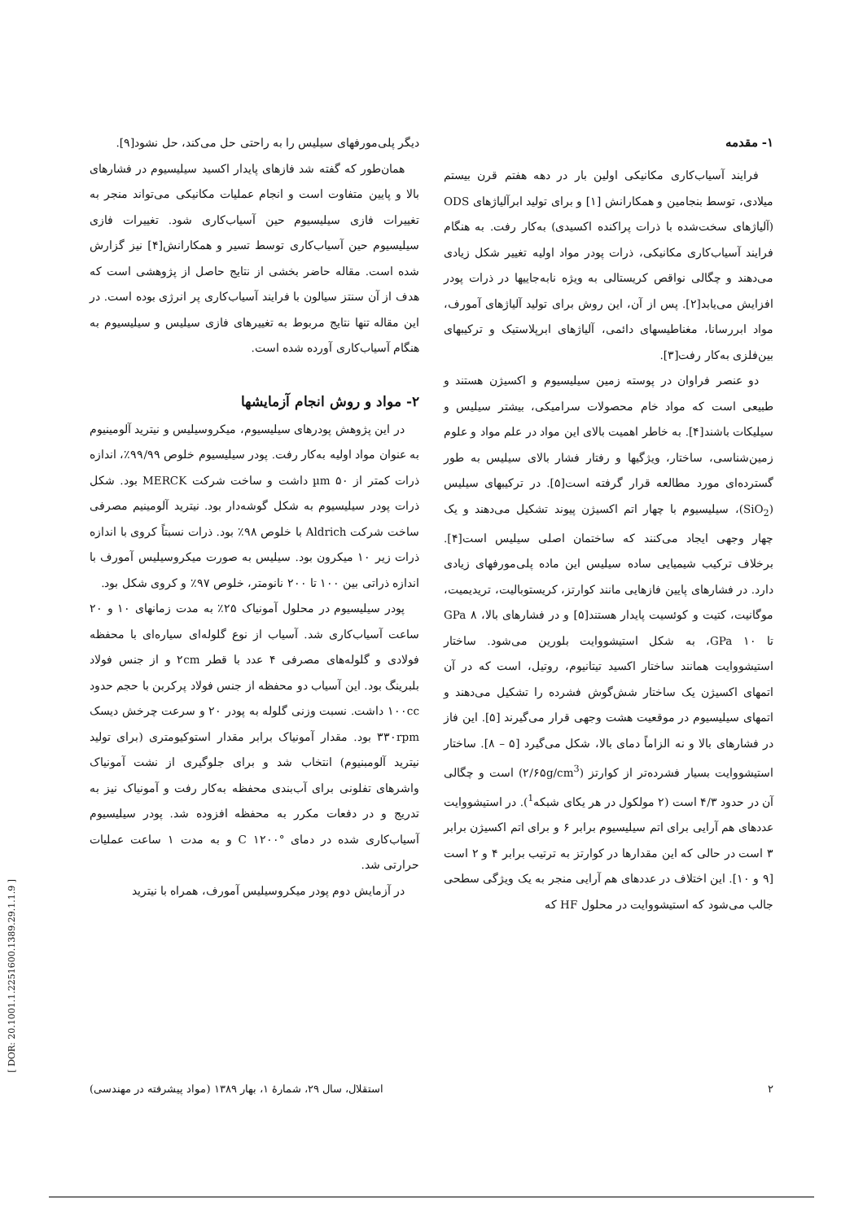۱- مقدمه
فرایند آسیاب‌کاری مکانیکی اولین بار در دهه هفتم قرن بیستم میلادی، توسط بنجامین و همکارانش [۱] و برای تولید ابرآلیاژهای ODS (آلیاژهای سخت‌شده با ذرات پراکنده اکسیدی) به‌کار رفت. به هنگام فرایند آسیاب‌کاری مکانیکی، ذرات پودر مواد اولیه تغییر شکل زیادی می‌دهند و چگالی نواقص کریستالی به ویژه نابه‌جاییها در ذرات پودر افزایش می‌یابد[۲]. پس از آن، این روش برای تولید آلیاژهای آمورف، مواد ابررسانا، مغناطیسهای دائمی، آلیاژهای ابرپلاستیک و ترکیبهای بین‌فلزی به‌کار رفت[۳].
دو عنصر فراوان در پوسته زمین سیلیسیوم و اکسیژن هستند و طبیعی است که مواد خام محصولات سرامیکی، بیشتر سیلیس و سیلیکات باشند[۴]. به خاطر اهمیت بالای این مواد در علم مواد و علوم زمین‌شناسی، ساختار، ویژگیها و رفتار فشار بالای سیلیس به طور گسترده‌ای مورد مطالعه قرار گرفته است[۵]. در ترکیبهای سیلیس (SiO<sub>2</sub>)، سیلیسیوم با چهار اتم اکسیژن پیوند تشکیل می‌دهند و یک چهار وجهی ایجاد می‌کنند که ساختمان اصلی سیلیس است[۴]. برخلاف ترکیب شیمیایی ساده سیلیس این ماده پلی‌مورفهای زیادی دارد. در فشارهای پایین فازهایی مانند کوارتز، کریستوبالیت، تریدیمیت، موگانیت، کتیت و کوئسیت پایدار هستند[۵] و در فشارهای بالا، ۸ GPa تا ۱۰ GPa، به شکل استیشووایت بلورین می‌شود. ساختار استیشووایت همانند ساختار اکسید تیتانیوم، روتیل، است که در آن اتمهای اکسیژن یک ساختار شش‌گوش فشرده را تشکیل می‌دهند و اتمهای سیلیسیوم در موقعیت هشت وجهی قرار می‌گیرند [۵]. این فاز در فشارهای بالا و نه الزاماً دمای بالا، شکل می‌گیرد [۵ – ۸]. ساختار استیشووایت بسیار فشرده‌تر از کوارتز (۲/۶۵g/cm<sup>3</sup>) است و چگالی آن در حدود ۴/۳ است (۲ مولکول در هر یکای شبکه<sup>1</sup>). در استیشووایت عددهای هم آرایی برای اتم سیلیسیوم برابر ۶ و برای اتم اکسیژن برابر ۳ است در حالی که این مقدارها در کوارتز به ترتیب برابر ۴ و ۲ است [۹ و ۱۰]. این اختلاف در عددهای هم آرایی منجر به یک ویژگی سطحی جالب می‌شود که استیشووایت در محلول HF که
دیگر پلی‌مورفهای سیلیس را به راحتی حل می‌کند، حل نشود[۹].
همان‌طور که گفته شد فازهای پایدار اکسید سیلیسیوم در فشارهای بالا و پایین متفاوت است و انجام عملیات مکانیکی می‌تواند منجر به تغییرات فازی سیلیسیوم حین آسیاب‌کاری شود. تغییرات فازی سیلیسیوم حین آسیاب‌کاری توسط تسیر و همکارانش[۴] نیز گزارش شده است. مقاله حاضر بخشی از نتایج حاصل از پژوهشی است که هدف از آن سنتز سیالون با فرایند آسیاب‌کاری پر انرژی بوده است. در این مقاله تنها نتایج مربوط به تغییرهای فازی سیلیس و سیلیسیوم به هنگام آسیاب‌کاری آورده شده است.
۲- مواد و روش انجام آزمایشها
در این پژوهش پودرهای سیلیسیوم، میکروسیلیس و نیترید آلومینیوم به عنوان مواد اولیه به‌کار رفت. پودر سیلیسیوم خلوص ۹۹/۹۹٪، اندازه ذرات کمتر از ۵۰ µm داشت و ساخت شرکت MERCK بود. شکل ذرات پودر سیلیسیوم به شکل گوشه‌دار بود. نیترید آلومینیم مصرفی ساخت شرکت Aldrich با خلوص ۹۸٪ بود. ذرات نسبتاً کروی با اندازه ذرات زیر ۱۰ میکرون بود. سیلیس به صورت میکروسیلیس آمورف با اندازه ذراتی بین ۱۰۰ تا ۲۰۰ نانومتر، خلوص ۹۷٪ و کروی شکل بود.
پودر سیلیسیوم در محلول آمونیاک ۲۵٪ به مدت زمانهای ۱۰ و ۲۰ ساعت آسیاب‌کاری شد. آسیاب از نوع گلوله‌ای سیاره‌ای با محفظه فولادی و گلوله‌های مصرفی ۴ عدد با قطر ۲cm و از جنس فولاد بلبرینگ بود. این آسیاب دو محفظه از جنس فولاد پرکربن با حجم حدود ۱۰۰cc داشت. نسبت وزنی گلوله به پودر ۲۰ و سرعت چرخش دیسک ۳۳۰rpm بود. مقدار آمونیاک برابر مقدار استوکیومتری (برای تولید نیترید آلومبنیوم) انتخاب شد و برای جلوگیری از نشت آمونیاک واشرهای تفلونی برای آب‌بندی محفظه به‌کار رفت و آمونیاک نیز به تدریج و در دفعات مکرر به محفظه افزوده شد. پودر سیلیسیوم آسیاب‌کاری شده در دمای °C ۱۲۰۰ و به مدت ۱ ساعت عملیات حرارتی شد.
در آزمایش دوم پودر میکروسیلیس آمورف، همراه با نیترید
۲ استقلال، سال ۲۹، شمارهٔ ۱، بهار ۱۳۸۹ (مواد پیشرفته در مهندسی)
[ DOR: 20.1001.1.2251600.1389.29.1.1.9 ]